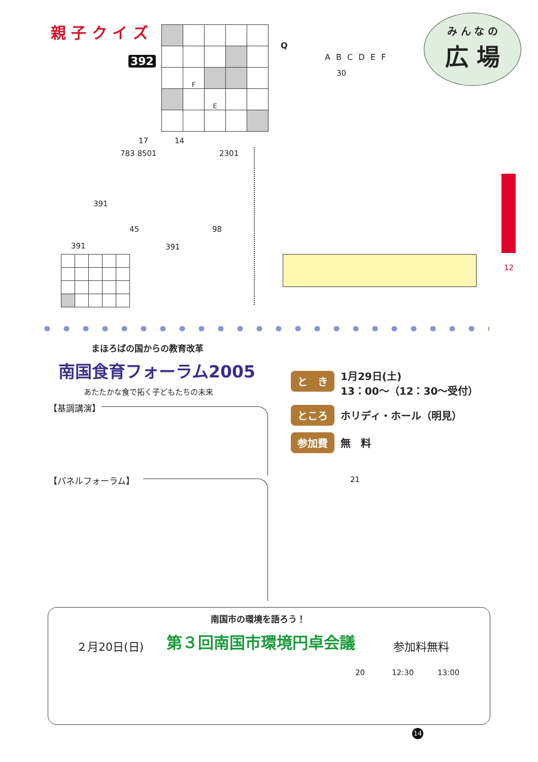親 子 ク イ ズ
392
| | F | | | |
| | | E | | |
Q
A B C D E F
30
み ん な の
広 場
12
17 14
783 8501 2301
391
45 98
391 391
まほろばの国からの教育改革
南国食育フォーラム2005
あたたかな食で拓く子どもたちの未来
【基調講演】
【パネルフォーラム】
と　き 1月29日(土)
13：00～（12：30～受付）
ところ ホリディ・ホール（明見）
参加費 無　料
21
南国市の環境を語ろう！
２月20日(日) 第３回南国市環境円卓会議 参加料無料
20 12:30 13:00
14